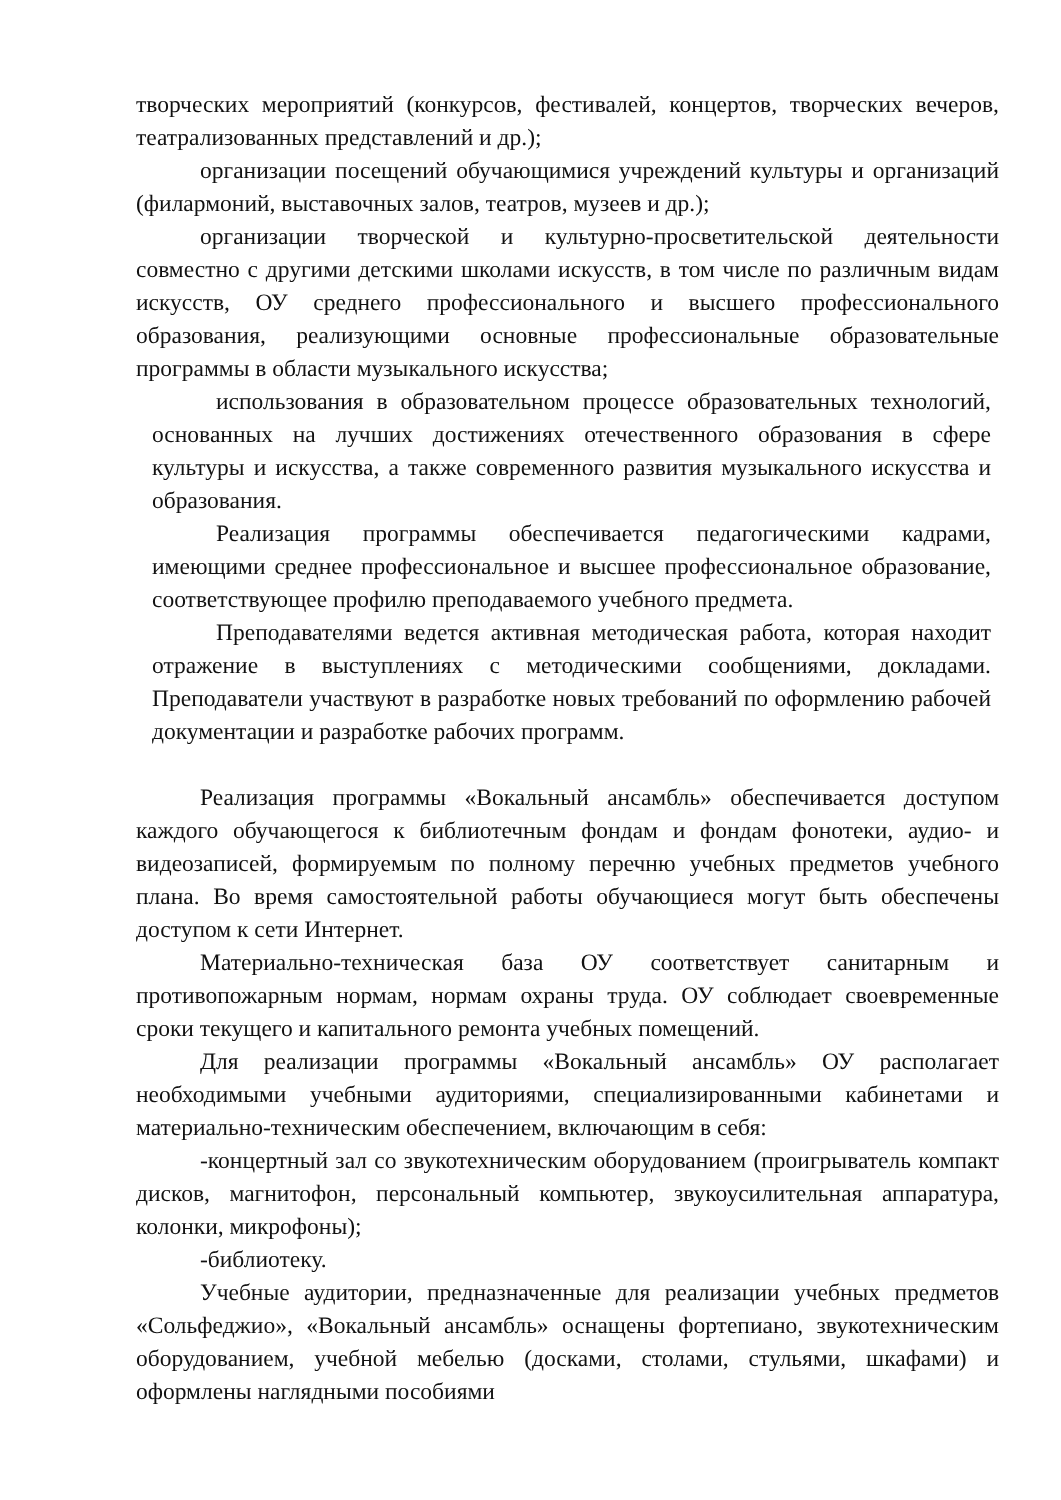творческих мероприятий (конкурсов, фестивалей, концертов, творческих вечеров, театрализованных представлений и др.);
организации посещений обучающимися учреждений культуры и организаций (филармоний, выставочных залов, театров, музеев и др.);
организации творческой и культурно-просветительской деятельности совместно с другими детскими школами искусств, в том числе по различным видам искусств, ОУ среднего профессионального и высшего профессионального образования, реализующими основные профессиональные образовательные программы в области музыкального искусства;
использования в образовательном процессе образовательных технологий, основанных на лучших достижениях отечественного образования в сфере культуры и искусства, а также современного развития музыкального искусства и образования.
Реализация программы обеспечивается педагогическими кадрами, имеющими среднее профессиональное и высшее профессиональное образование, соответствующее профилю преподаваемого учебного предмета.
Преподавателями ведется активная методическая работа, которая находит отражение в выступлениях с методическими сообщениями, докладами. Преподаватели участвуют в разработке новых требований по оформлению рабочей документации и разработке рабочих программ.
Реализация программы «Вокальный ансамбль» обеспечивается доступом каждого обучающегося к библиотечным фондам и фондам фонотеки, аудио- и видеозаписей, формируемым по полному перечню учебных предметов учебного плана. Во время самостоятельной работы обучающиеся могут быть обеспечены доступом к сети Интернет.
Материально-техническая база ОУ соответствует санитарным и противопожарным нормам, нормам охраны труда. ОУ соблюдает своевременные сроки текущего и капитального ремонта учебных помещений.
Для реализации программы «Вокальный ансамбль» ОУ располагает необходимыми учебными аудиториями, специализированными кабинетами и материально-техническим обеспечением, включающим в себя:
-концертный зал со звукотехническим оборудованием (проигрыватель компакт дисков, магнитофон, персональный компьютер, звукоусилительная аппаратура, колонки, микрофоны);
-библиотеку.
Учебные аудитории, предназначенные для реализации учебных предметов «Сольфеджио», «Вокальный ансамбль» оснащены фортепиано, звукотехническим оборудованием, учебной мебелью (досками, столами, стульями, шкафами) и оформлены наглядными пособиями